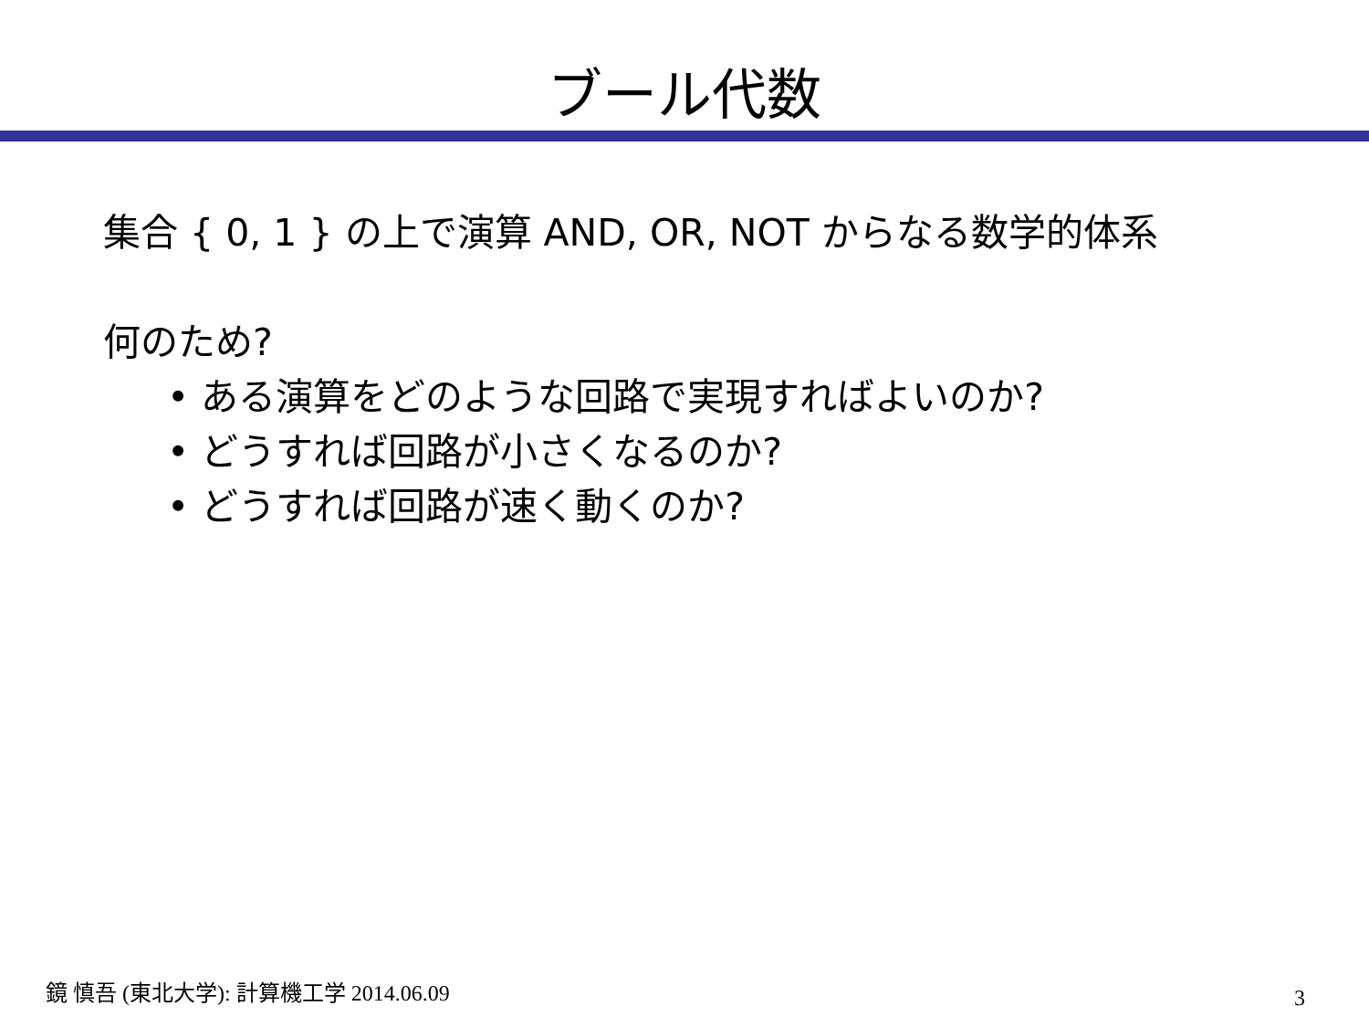ブール代数
集合 { 0, 1 } の上で演算 AND, OR, NOT からなる数学的体系
何のため?
• ある演算をどのような回路で実現すればよいのか?
• どうすれば回路が小さくなるのか?
• どうすれば回路が速く動くのか?
鏡 慎吾 (東北大学): 計算機工学 2014.06.09
3